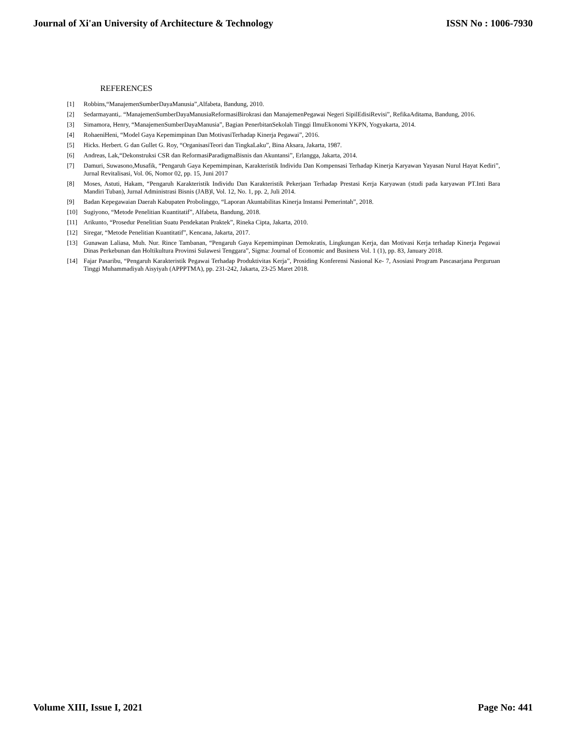Journal of Xi'an University of Architecture & Technology ISSN No : 1006-7930
REFERENCES
[1] Robbins,“ManajemenSumberDayaManusia”,Alfabeta, Bandung, 2010.
[2] Sedarmayanti,. “ManajemenSumberDayaManusiaReformasiBirokrasi dan ManajemenPegawai Negeri SipilEdisiRevisi”, RefikaAditama, Bandung, 2016.
[3] Simamora, Henry, “ManajemenSumberDayaManusia”, Bagian PenerbitanSekolah Tinggi IlmuEkonomi YKPN, Yogyakarta, 2014.
[4] RohaeniHeni, “Model Gaya Kepemimpinan Dan MotivasiTerhadap Kinerja Pegawai”, 2016.
[5] Hicks. Herbert. G dan Gullet G. Roy, “OrganisasiTeori dan TingkaLaku”, Bina Aksara, Jakarta, 1987.
[6] Andreas, Lak,“Dekonstruksi CSR dan ReformasiParadigmaBisnis dan Akuntansi”, Erlangga, Jakarta, 2014.
[7] Damuri, Suwasono,Musafik, “Pengaruh Gaya Kepemimpinan, Karakteristik Individu Dan Kompensasi Terhadap Kinerja Karyawan Yayasan Nurul Hayat Kediri”, Jurnal Revitalisasi, Vol. 06, Nomor 02, pp. 15, Juni 2017
[8] Moses, Astuti, Hakam, “Pengaruh Karakteristik Individu Dan Karakteristik Pekerjaan Terhadap Prestasi Kerja Karyawan (studi pada karyawan PT.Inti Bara Mandiri Tuban), Jurnal Administrasi Bisnis (JAB)‖, Vol. 12, No. 1, pp. 2, Juli 2014.
[9] Badan Kepegawaian Daerah Kabupaten Probolinggo, “Laporan Akuntabilitas Kinerja Instansi Pemerintah”, 2018.
[10] Sugiyono, “Metode Penelitian Kuantitatif”, Alfabeta, Bandung, 2018.
[11] Arikunto, “Prosedur Penelitian Suatu Pendekatan Praktek”, Rineka Cipta, Jakarta, 2010.
[12] Siregar, “Metode Penelitian Kuantitatif”, Kencana, Jakarta, 2017.
[13] Gunawan Laliasa, Muh. Nur. Rince Tambanan, “Pengaruh Gaya Kepemimpinan Demokratis, Lingkungan Kerja, dan Motivasi Kerja terhadap Kinerja Pegawai Dinas Perkebunan dan Holtikultura Provinsi Sulawesi Tenggara”, Sigma: Journal of Economic and Business Vol. 1 (1), pp. 83, January 2018.
[14] Fajar Pasaribu, “Pengaruh Karakteristik Pegawai Terhadap Produktivitas Kerja”, Prosiding Konferensi Nasional Ke- 7, Asosiasi Program Pascasarjana Perguruan Tinggi Muhammadiyah Aisyiyah (APPPTMA), pp. 231-242, Jakarta, 23-25 Maret 2018.
Volume XIII, Issue I, 2021 Page No: 441